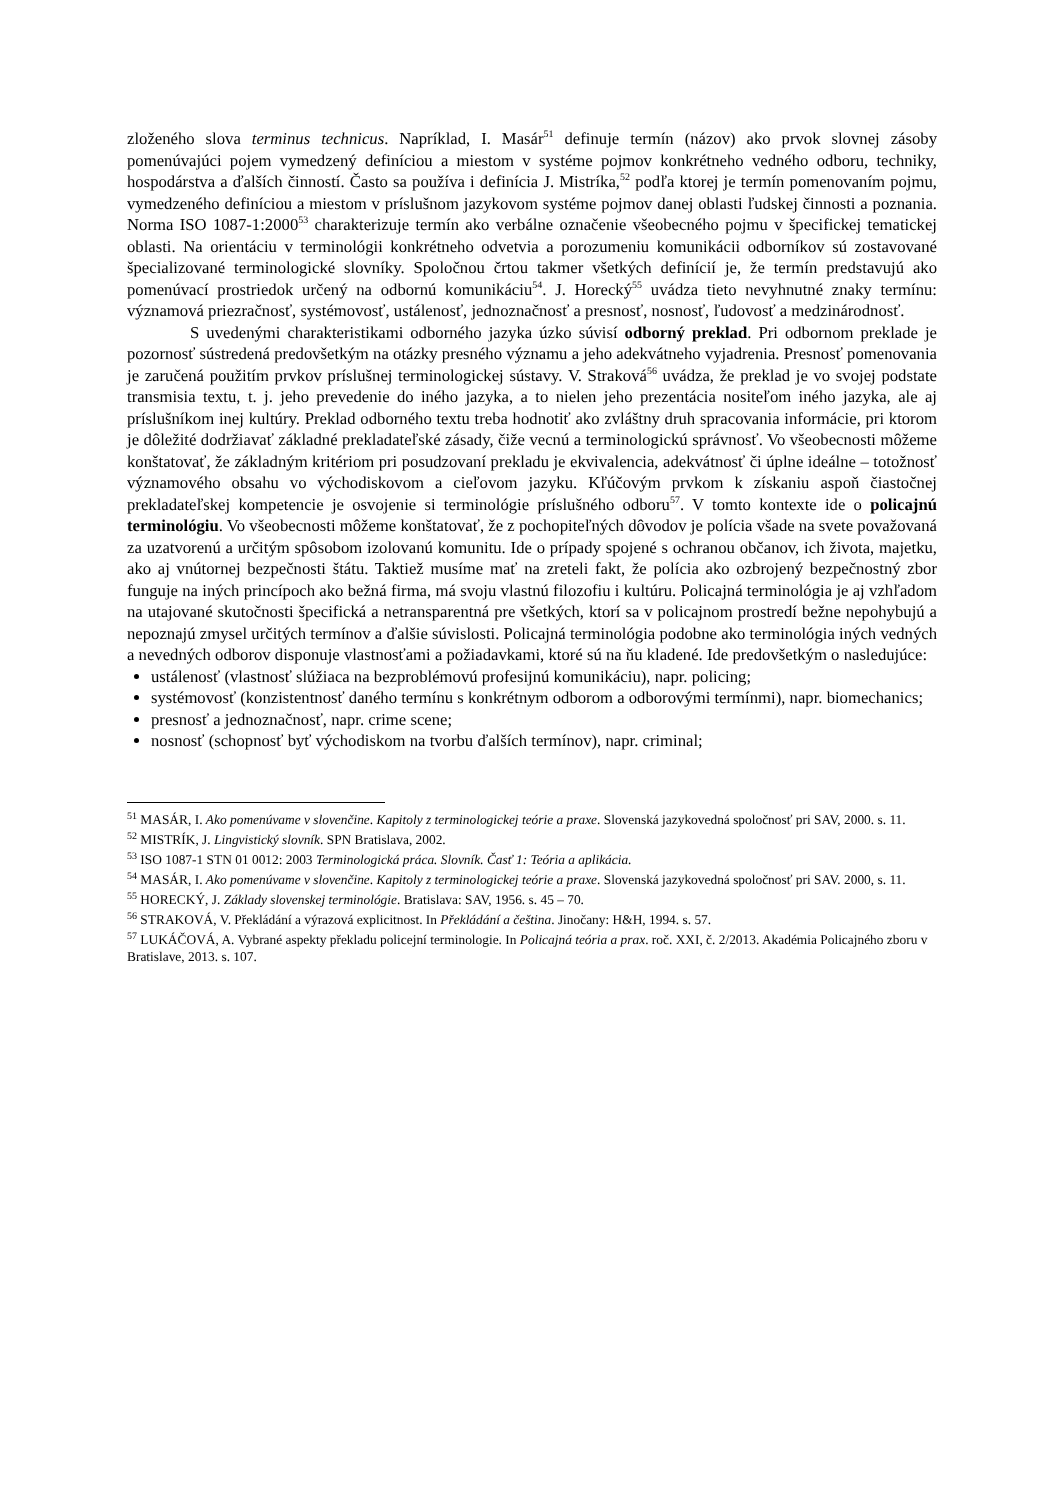zloženého slova terminus technicus. Napríklad, I. Masár<sup>51</sup> definuje termín (názov) ako prvok slovnej zásoby pomenúvajúci pojem vymedzený definíciou a miestom v systéme pojmov konkrétneho vedného odboru, techniky, hospodárstva a ďalších činností. Často sa používa i definícia J. Mistríka,<sup>52</sup> podľa ktorej je termín pomenovaním pojmu, vymedzeného definíciou a miestom v príslušnom jazykovom systéme pojmov danej oblasti ľudskej činnosti a poznania. Norma ISO 1087-1:2000<sup>53</sup> charakterizuje termín ako verbálne označenie všeobecného pojmu v špecifickej tematickej oblasti. Na orientáciu v terminológii konkrétneho odvetvia a porozumeniu komunikácii odborníkov sú zostavované špecializované terminologické slovníky. Spoločnou črtou takmer všetkých definícií je, že termín predstavujú ako pomenúvací prostriedok určený na odbornú komunikáciu<sup>54</sup>. J. Horecký<sup>55</sup> uvádza tieto nevyhnutné znaky termínu: významová priezračnosť, systémovosť, ustálenosť, jednoznačnosť a presnosť, nosnosť, ľudovosť a medzinárodnosť.
S uvedenými charakteristikami odborného jazyka úzko súvisí odborný preklad. Pri odbornom preklade je pozornosť sústredená predovšetkým na otázky presného významu a jeho adekvátneho vyjadrenia. Presnosť pomenovania je zaručená použitím prvkov príslušnej terminologickej sústavy. V. Straková<sup>56</sup> uvádza, že preklad je vo svojej podstate transmisia textu, t. j. jeho prevedenie do iného jazyka, a to nielen jeho prezentácia nositeľom iného jazyka, ale aj príslušníkom inej kultúry. Preklad odborného textu treba hodnotiť ako zvláštny druh spracovania informácie, pri ktorom je dôležité dodržiavať základné prekladateľské zásady, čiže vecnú a terminologickú správnosť. Vo všeobecnosti môžeme konštatovať, že základným kritériom pri posudzovaní prekladu je ekvivalencia, adekvátnosť či úplne ideálne – totožnosť významového obsahu vo východiskovom a cieľovom jazyku. Kľúčovým prvkom k získaniu aspoň čiastočnej prekladateľskej kompetencie je osvojenie si terminológie príslušného odboru<sup>57</sup>. V tomto kontexte ide o policajnú terminológiu. Vo všeobecnosti môžeme konštatovať, že z pochopiteľných dôvodov je polícia všade na svete považovaná za uzatvorenú a určitým spôsobom izolovanú komunitu. Ide o prípady spojené s ochranou občanov, ich života, majetku, ako aj vnútornej bezpečnosti štátu. Taktiež musíme mať na zreteli fakt, že polícia ako ozbrojený bezpečnostný zbor funguje na iných princípoch ako bežná firma, má svoju vlastnú filozofiu i kultúru. Policajná terminológia je aj vzhľadom na utajované skutočnosti špecifická a netransparentná pre všetkých, ktorí sa v policajnom prostredí bežne nepohybujú a nepoznajú zmysel určitých termínov a ďalšie súvislosti. Policajná terminológia podobne ako terminológia iných vedných a nevedných odborov disponuje vlastnosťami a požiadavkami, ktoré sú na ňu kladené. Ide predovšetkým o nasledujúce:
ustálenosť (vlastnosť slúžiaca na bezproblémovú profesijnú komunikáciu), napr. policing;
systémovosť (konzistentnosť daného termínu s konkrétnym odborom a odborovými termínmi), napr. biomechanics;
presnosť a jednoznačnosť, napr. crime scene;
nosnosť (schopnosť byť východiskom na tvorbu ďalších termínov), napr. criminal;
<sup>51</sup> MASÁR, I. Ako pomenúvame v slovenčine. Kapitoly z terminologickej teórie a praxe. Slovenská jazykovedná spoločnosť pri SAV, 2000. s. 11.
<sup>52</sup> MISTRÍK, J. Lingvistický slovník. SPN Bratislava, 2002.
<sup>53</sup> ISO 1087-1 STN 01 0012: 2003 Terminologická práca. Slovník. Časť 1: Teória a aplikácia.
<sup>54</sup> MASÁR, I. Ako pomenúvame v slovenčine. Kapitoly z terminologickej teórie a praxe. Slovenská jazykovedná spoločnosť pri SAV. 2000, s. 11.
<sup>55</sup> HORECKÝ, J. Základy slovenskej terminológie. Bratislava: SAV, 1956. s. 45 – 70.
<sup>56</sup> STRAKOVÁ, V. Překládání a výrazová explicitnost. In Překládání a čeština. Jinočany: H&H, 1994. s. 57.
<sup>57</sup> LUKÁČOVÁ, A. Vybrané aspekty překladu policejní terminologie. In Policajná teória a prax. roč. XXI, č. 2/2013. Akadémia Policajného zboru v Bratislave, 2013. s. 107.